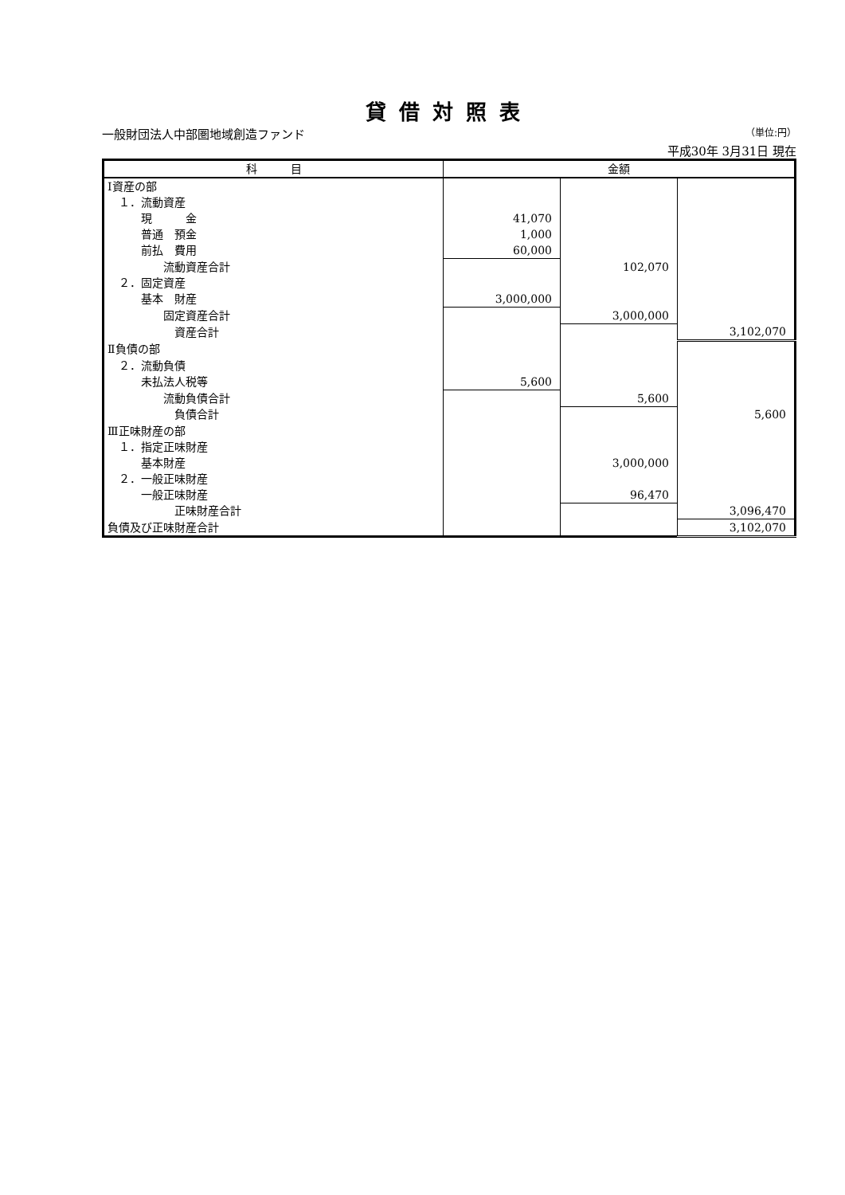貸借対照表
一般財団法人中部圏地域創造ファンド （単位:円）
平成30年 3月31日 現在
| 科 目 | 金額 | | |
| --- | --- | --- | --- |
| Ⅰ資産の部 | | | |
| １．流動資産 | | | |
| 現 金 | 41,070 | | |
| 普通 預金 | 1,000 | | |
| 前払 費用 | 60,000 | | |
| 流動資産合計 | | 102,070 | |
| ２．固定資産 | | | |
| 基本 財産 | 3,000,000 | | |
| 固定資産合計 | | 3,000,000 | |
| 資産合計 | | | 3,102,070 |
| Ⅱ負債の部 | | | |
| ２．流動負債 | | | |
| 未払法人税等 | 5,600 | | |
| 流動負債合計 | | 5,600 | |
| 負債合計 | | | 5,600 |
| Ⅲ正味財産の部 | | | |
| １．指定正味財産 | | | |
| 基本財産 | | 3,000,000 | |
| ２．一般正味財産 | | | |
| 一般正味財産 | | 96,470 | |
| 正味財産合計 | | | 3,096,470 |
| 負債及び正味財産合計 | | | 3,102,070 |